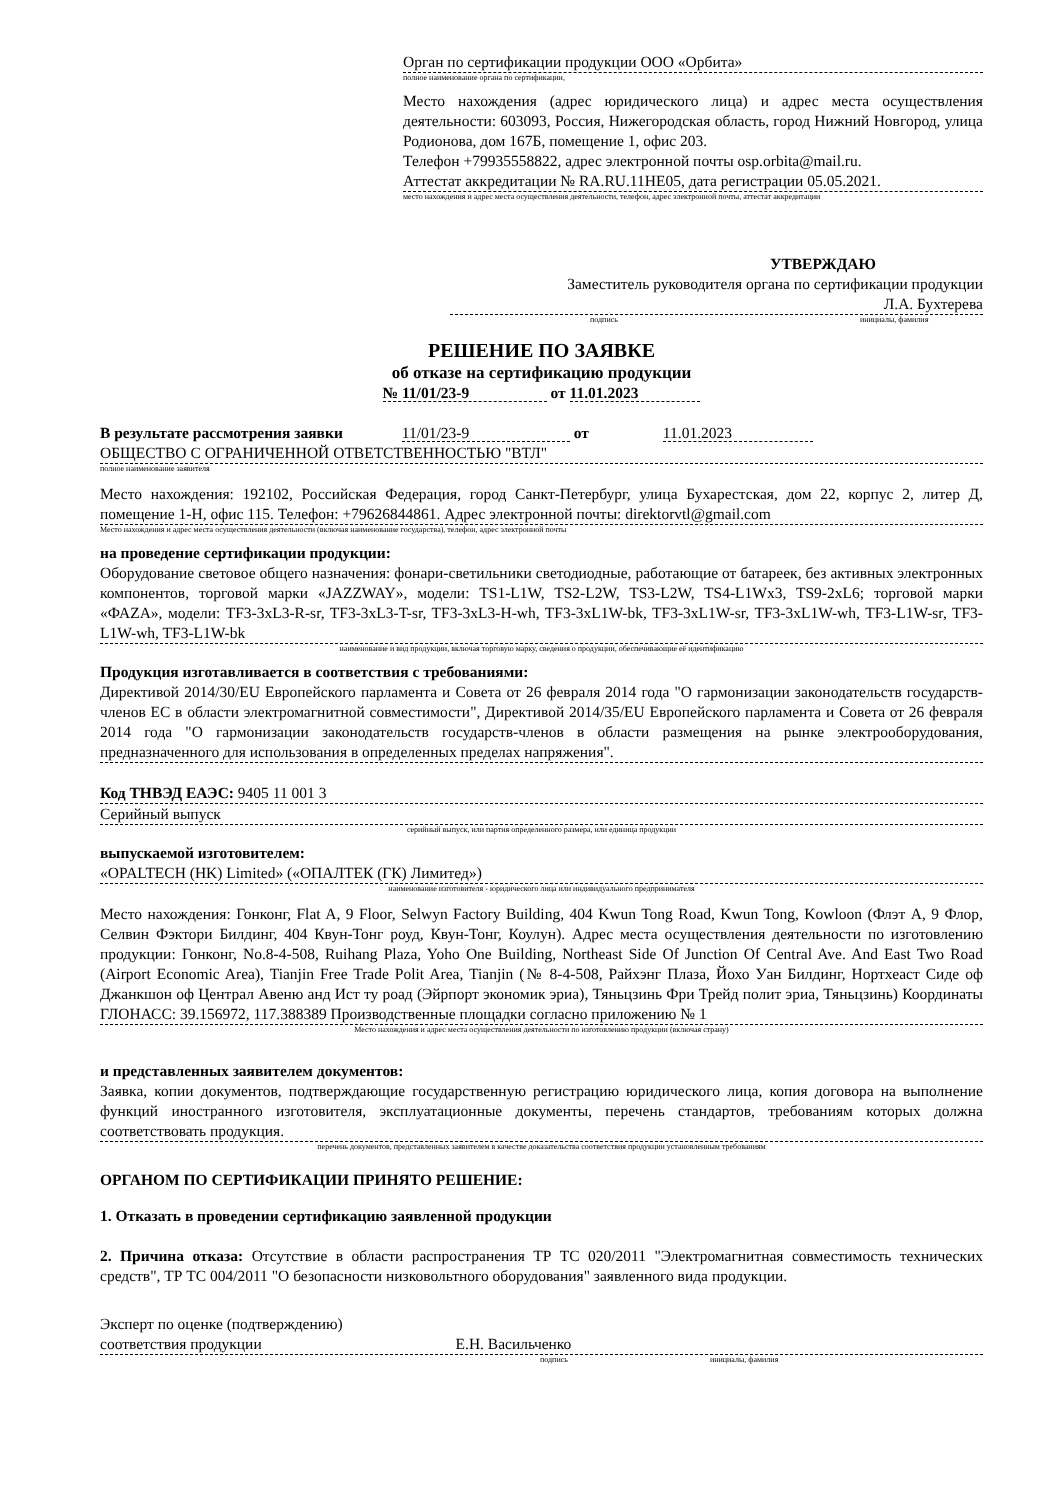Орган по сертификации продукции ООО «Орбита»
полное наименование органа по сертификации,
Место нахождения (адрес юридического лица) и адрес места осуществления деятельности: 603093, Россия, Нижегородская область, город Нижний Новгород, улица Родионова, дом 167Б, помещение 1, офис 203.
Телефон +79935558822, адрес электронной почты osp.orbita@mail.ru.
Аттестат аккредитации № RA.RU.11HE05, дата регистрации 05.05.2021.
место нахождения и адрес места осуществления деятельности, телефон, адрес электронной почты, аттестат аккредитации
УТВЕРЖДАЮ
Заместитель руководителя органа по сертификации продукции
Л.А. Бухтерева
подпись инициалы, фамилия
РЕШЕНИЕ ПО ЗАЯВКЕ
об отказе на сертификацию продукции
№ 11/01/23-9 от 11.01.2023
В результате рассмотрения заявки 11/01/23-9 от 11.01.2023
ОБЩЕСТВО С ОГРАНИЧЕННОЙ ОТВЕТСТВЕННОСТЬЮ "ВТЛ"
полное наименование заявителя
Место нахождения: 192102, Российская Федерация, город Санкт-Петербург, улица Бухарестская, дом 22, корпус 2, литер Д, помещение 1-Н, офис 115. Телефон: +79626844861. Адрес электронной почты: direktorvtl@gmail.com
Место нахождения и адрес места осуществления деятельности (включая наименование государства), телефон, адрес электронной почты
на проведение сертификации продукции:
Оборудование световое общего назначения: фонари-светильники светодиодные, работающие от батареек, без активных электронных компонентов, торговой марки «JAZZWAY», модели: TS1-L1W, TS2-L2W, TS3-L2W, TS4-L1Wx3, TS9-2xL6; торговой марки «ФАZA», модели: TF3-3xL3-R-sr, TF3-3xL3-T-sr, TF3-3xL3-H-wh, TF3-3xL1W-bk, TF3-3xL1W-sr, TF3-3xL1W-wh, TF3-L1W-sr, TF3-L1W-wh, TF3-L1W-bk
наименование и вид продукции, включая торговую марку, сведения о продукции, обеспечивающие её идентификацию
Продукция изготавливается в соответствия с требованиями:
Директивой 2014/30/EU Европейского парламента и Совета от 26 февраля 2014 года "О гармонизации законодательств государств-членов ЕС в области электромагнитной совместимости", Директивой 2014/35/EU Европейского парламента и Совета от 26 февраля 2014 года "О гармонизации законодательств государств-членов в области размещения на рынке электрооборудования, предназначенного для использования в определенных пределах напряжения".
Код ТНВЭД ЕАЭС: 9405 11 001 3
Серийный выпуск
серийный выпуск, или партия определенного размера, или единица продукции
выпускаемой изготовителем:
«OPALTECH (HK) Limited» («ОПАЛТЕК (ГК) Лимитед»)
наименование изготовителя - юридического лица или индивидуального предпринимателя
Место нахождения: Гонконг, Flat A, 9 Floor, Selwyn Factory Building, 404 Kwun Tong Road, Kwun Tong, Kowloon (Флэт А, 9 Флор, Селвин Фэктори Билдинг, 404 Квун-Тонг роуд, Квун-Тонг, Коулун). Адрес места осуществления деятельности по изготовлению продукции: Гонконг, No.8-4-508, Ruihang Plaza, Yoho One Building, Northeast Side Of Junction Of Central Ave. And East Two Road (Airport Economic Area), Tianjin Free Trade Polit Area, Tianjin (№ 8-4-508, Райхэнг Плаза, Йохо Уан Билдинг, Нортхеаст Сиде оф Джанкшон оф Централ Авеню анд Ист ту роад (Эйрпорт экономик эриа), Тяньцзинь Фри Трейд полит эриа, Тяньцзинь) Координаты ГЛОНАСС: 39.156972, 117.388389 Производственные площадки согласно приложению № 1
Место нахождения и адрес места осуществления деятельности по изготовлению продукции (включая страну)
и представленных заявителем документов:
Заявка, копии документов, подтверждающие государственную регистрацию юридического лица, копия договора на выполнение функций иностранного изготовителя, эксплуатационные документы, перечень стандартов, требованиям которых должна соответствовать продукция.
перечень документов, представленных заявителем в качестве доказательства соответствия продукции установленным требованиям
ОРГАНОМ ПО СЕРТИФИКАЦИИ ПРИНЯТО РЕШЕНИЕ:
1. Отказать в проведении сертификацию заявленной продукции
2. Причина отказа: Отсутствие в области распространения ТР ТС 020/2011 "Электромагнитная совместимость технических средств", ТР ТС 004/2011 "О безопасности низковольтного оборудования" заявленного вида продукции.
Эксперт по оценке (подтверждению)
соответствия продукции Е.Н. Васильченко
подпись инициалы, фамилия